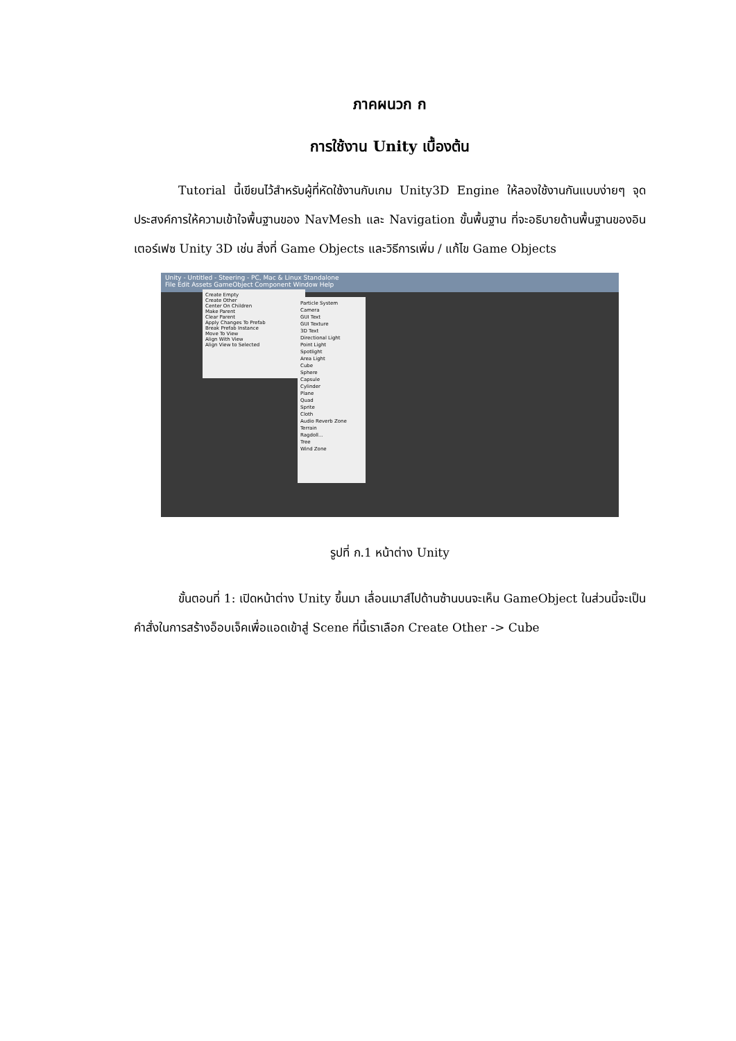ภาคผนวก ก
การใช้งาน Unity เบื้องต้น
Tutorial นี้เขียนไว้สำหรับผู้ที่หัดใช้งานกับเกม Unity3D Engine ให้ลองใช้งานกันแบบง่ายๆ จุดประสงค์การให้ความเข้าใจพื้นฐานของ NavMesh และ Navigation ขั้นพื้นฐาน ที่จะอธิบายด้านพื้นฐานของอินเตอร์เฟซ Unity 3D เช่น สิ่งที่ Game Objects และวิธีการเพิ่ม / แก้ไข Game Objects
Unity - Untitled - Steering - PC, Mac & Linux Standalone
File Edit Assets GameObject Component Window Help
Create Empty
Create Other
Center On Children
Make Parent
Clear Parent
Apply Changes To Prefab
Break Prefab Instance
Move To View
Align With View
Align View to Selected
Particle System
Camera
GUI Text
GUI Texture
3D Text
Directional Light
Point Light
Spotlight
Area Light
Cube
Sphere
Capsule
Cylinder
Plane
Quad
Sprite
Cloth
Audio Reverb Zone
Terrain
Ragdoll...
Tree
Wind Zone
รูปที่ ก.1 หน้าต่าง Unity
ขั้นตอนที่ 1: เปิดหน้าต่าง Unity ขึ้นมา เลื่อนเมาส์ไปด้านซ้านบนจะเห็น GameObject ในส่วนนี้จะเป็นคำสั่งในการสร้างอ็อบเจ็คเพื่อแอดเข้าสู่ Scene ที่นี้เราเลือก Create Other -> Cube